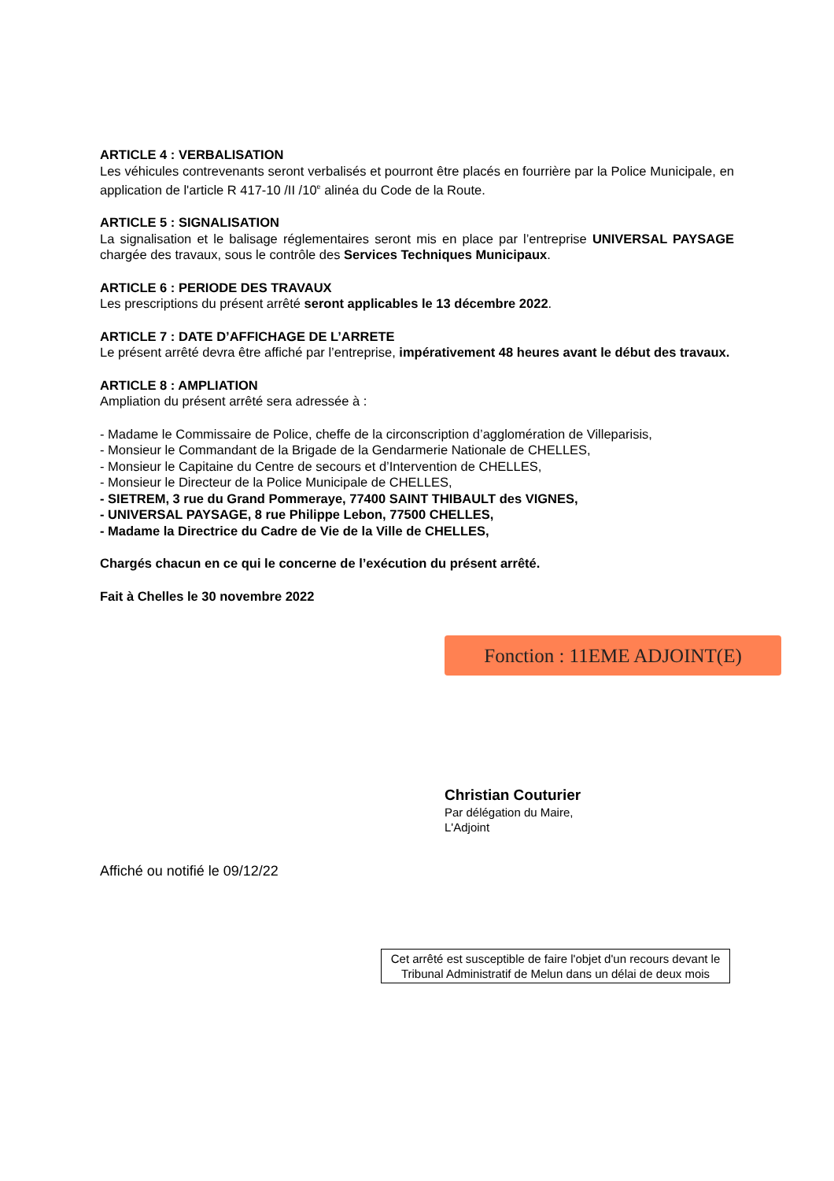ARTICLE 4 : VERBALISATION
Les véhicules contrevenants seront verbalisés et pourront être placés en fourrière par la Police Municipale, en application de l'article R 417-10 /II /10<sup>e</sup> alinéa du Code de la Route.
ARTICLE 5 : SIGNALISATION
La signalisation et le balisage réglementaires seront mis en place par l’entreprise UNIVERSAL PAYSAGE chargée des travaux, sous le contrôle des Services Techniques Municipaux.
ARTICLE 6 : PERIODE DES TRAVAUX
Les prescriptions du présent arrêté seront applicables le 13 décembre 2022.
ARTICLE 7 : DATE D’AFFICHAGE DE L’ARRETE
Le présent arrêté devra être affiché par l’entreprise, impérativement 48 heures avant le début des travaux.
ARTICLE 8 : AMPLIATION
Ampliation du présent arrêté sera adressée à :
- Madame le Commissaire de Police, cheffe de la circonscription d’agglomération de Villeparisis,
- Monsieur le Commandant de la Brigade de la Gendarmerie Nationale de CHELLES,
- Monsieur le Capitaine du Centre de secours et d’Intervention de CHELLES,
- Monsieur le Directeur de la Police Municipale de CHELLES,
- SIETREM, 3 rue du Grand Pommeraye, 77400 SAINT THIBAULT des VIGNES,
- UNIVERSAL PAYSAGE, 8 rue Philippe Lebon, 77500 CHELLES,
- Madame la Directrice du Cadre de Vie de la Ville de CHELLES,
Chargés chacun en ce qui le concerne de l’exécution du présent arrêté.
Fait à Chelles le 30 novembre 2022
Fonction : 11EME ADJOINT(E)
Christian Couturier
Par délégation du Maire,
L'Adjoint
Affiché ou notifié le 09/12/22
Cet arrêté est susceptible de faire l'objet d'un recours devant le Tribunal Administratif de Melun dans un délai de deux mois